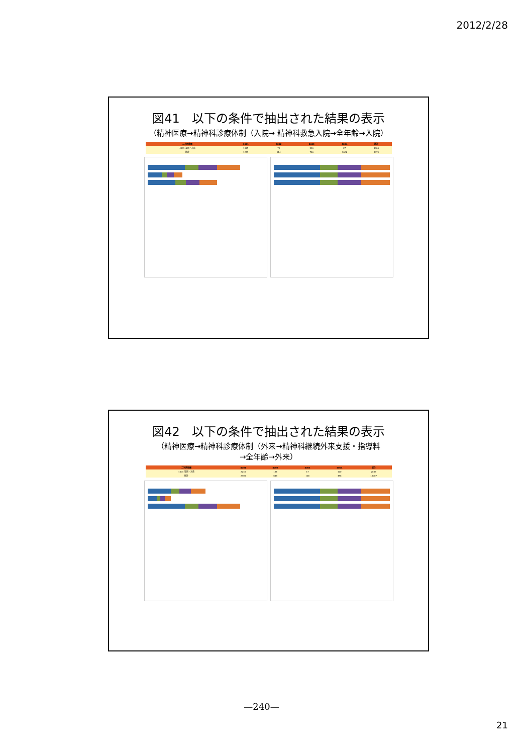2012/2/28
図41　以下の条件で抽出された結果の表示
（精神医療→精神科診療体制（入院→ 精神科救急入院→全年齢→入院）
| 二次医療圏 | 4001 | 4002 | 4003 | 4004 | 総計 |
| --- | --- | --- | --- | --- | --- |
| 4001 福岡・糸島 | 1025 | 79 | 216 | 27 | 1366 |
| 総計 | 1257 | 614 | 746 | 1622 | 5479 |
図42　以下の条件で抽出された結果の表示
（精神医療→精神科診療体制（外来→精神科継続外来支援・指導料
→全年齢→外来）
| 二次医療圏 | 4001 | 4002 | 4003 | 4004 | 総計 |
| --- | --- | --- | --- | --- | --- |
| 4001 福岡・糸島 | 2240 | 154 | 17 | 100 | 2666 |
| 総計 | 2406 | 646 | 128 | 496 | 16067 |
—240—
21